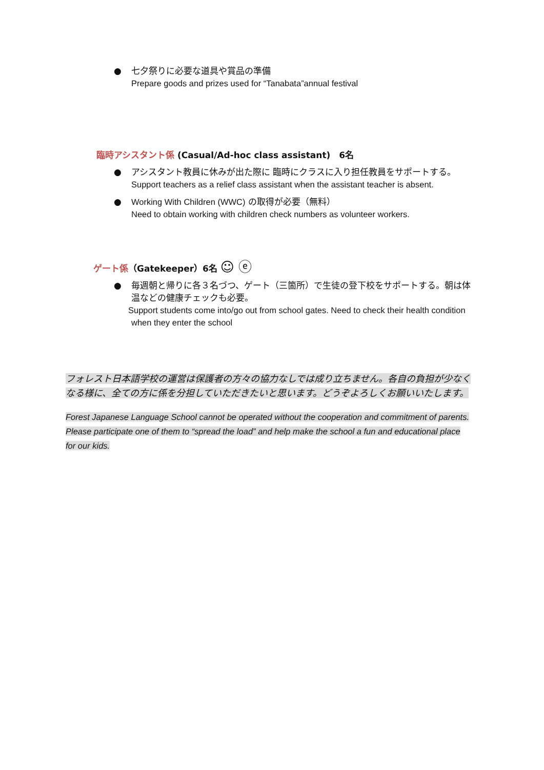● 七夕祭りに必要な道具や賞品の準備
Prepare goods and prizes used for “Tanabata”annual festival
臨時アシスタント係 (Casual/Ad-hoc class assistant)　6名
● アシスタント教員に休みが出た際に 臨時にクラスに入り担任教員をサポートする。
Support teachers as a relief class assistant when the assistant teacher is absent.
● Working With Children (WWC) の取得が必要（無料）
Need to obtain working with children check numbers as volunteer workers.
ゲート係（Gatekeeper）6名 ☺ ⓔ
● 毎週朝と帰りに各３名づつ、ゲート（三箇所）で生徒の登下校をサポートする。朝は体温などの健康チェックも必要。
Support students come into/go out from school gates. Need to check their health condition when they enter the school
フォレスト日本語学校の運営は保護者の方々の協力なしでは成り立ちません。各自の負担が少なくなる様に、全ての方に係を分担していただきたいと思います。どうぞよろしくお願いいたします。
Forest Japanese Language School cannot be operated without the cooperation and commitment of parents. Please participate one of them to “spread the load” and help make the school a fun and educational place for our kids.